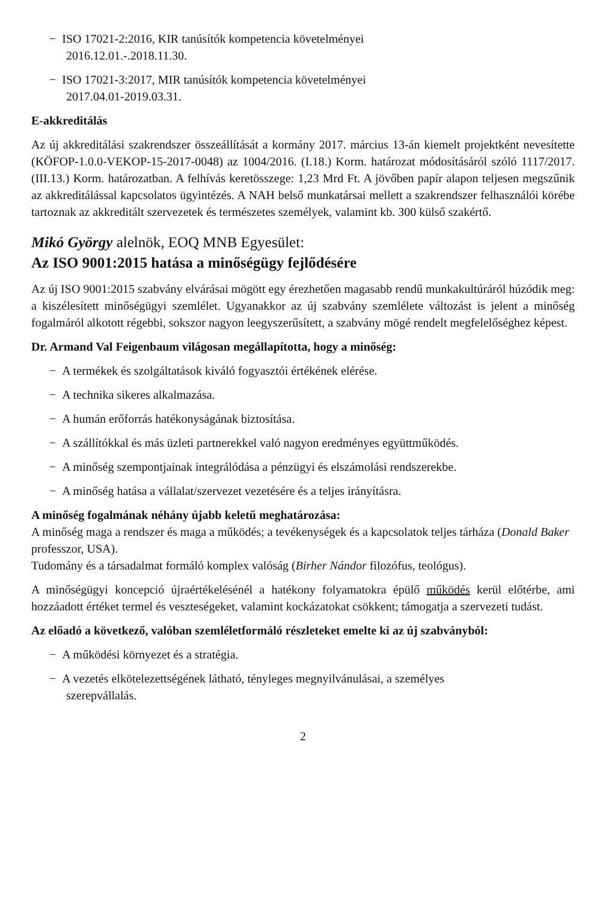− ISO 17021-2:2016, KIR tanúsítók kompetencia követelményei
2016.12.01.-.2018.11.30.
− ISO 17021-3:2017, MIR tanúsítók kompetencia követelményei
2017.04.01-2019.03.31.
E-akkreditálás
Az új akkreditálási szakrendszer összeállítását a kormány 2017. március 13-án kiemelt projektként nevesítette (KÖFOP-1.0.0-VEKOP-15-2017-0048) az 1004/2016. (I.18.) Korm. határozat módosításáról szóló 1117/2017. (III.13.) Korm. határozatban. A felhívás keretösszege: 1,23 Mrd Ft. A jövőben papír alapon teljesen megszűnik az akkreditálással kapcsolatos ügyintézés. A NAH belső munkatársai mellett a szakrendszer felhasználói körébe tartoznak az akkreditált szervezetek és természetes személyek, valamint kb. 300 külső szakértő.
Mikó György alelnök, EOQ MNB Egyesület:
Az ISO 9001:2015 hatása a minőségügy fejlődésére
Az új ISO 9001:2015 szabvány elvárásai mögött egy érezhetően magasabb rendű munkakultúráról húzódik meg: a kiszélesített minőségügyi szemlélet. Ugyanakkor az új szabvány szemlélete változást is jelent a minőség fogalmáról alkotott régebbi, sokszor nagyon leegyszerűsített, a szabvány mögé rendelt megfelelőséghez képest.
Dr. Armand Val Feigenbaum világosan megállapította, hogy a minőség:
− A termékek és szolgáltatások kiváló fogyasztói értékének elérése.
− A technika sikeres alkalmazása.
− A humán erőforrás hatékonyságának biztosítása.
− A szállítókkal és más üzleti partnerekkel való nagyon eredményes együttműködés.
− A minőség szempontjainak integrálódása a pénzügyi és elszámolási rendszerekbe.
− A minőség hatása a vállalat/szervezet vezetésére és a teljes irányításra.
A minőség fogalmának néhány újabb keletű meghatározása:
A minőség maga a rendszer és maga a működés; a tevékenységek és a kapcsolatok teljes tárháza (Donald Baker professzor, USA).
Tudomány és a társadalmat formáló komplex valóság (Birher Nándor filozófus, teológus).
A minőségügyi koncepció újraértékelésénél a hatékony folyamatokra épülő működés kerül előtérbe, ami hozzáadott értéket termel és veszteségeket, valamint kockázatokat csökkent; támogatja a szervezeti tudást.
Az előadó a következő, valóban szemléletformáló részleteket emelte ki az új szabványból:
− A működési környezet és a stratégia.
− A vezetés elkötelezettségének látható, tényleges megnyilvánulásai, a személyes
szerepvállalás.
2